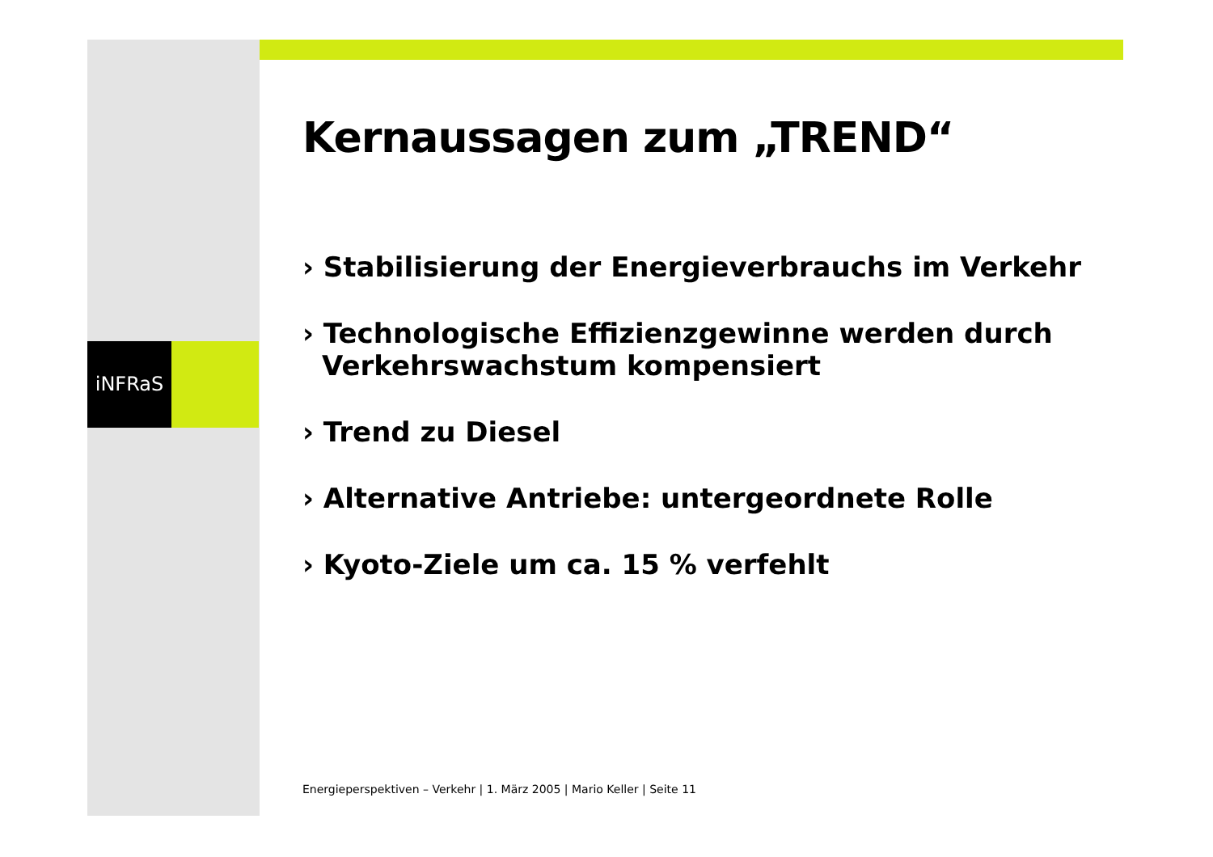iNFRaS
Kernaussagen zum „TREND“
› Stabilisierung der Energieverbrauchs im Verkehr
› Technologische Effizienzgewinne werden durch Verkehrswachstum kompensiert
› Trend zu Diesel
› Alternative Antriebe: untergeordnete Rolle
› Kyoto-Ziele um ca. 15 % verfehlt
Energieperspektiven – Verkehr | 1. März 2005 | Mario Keller | Seite 11